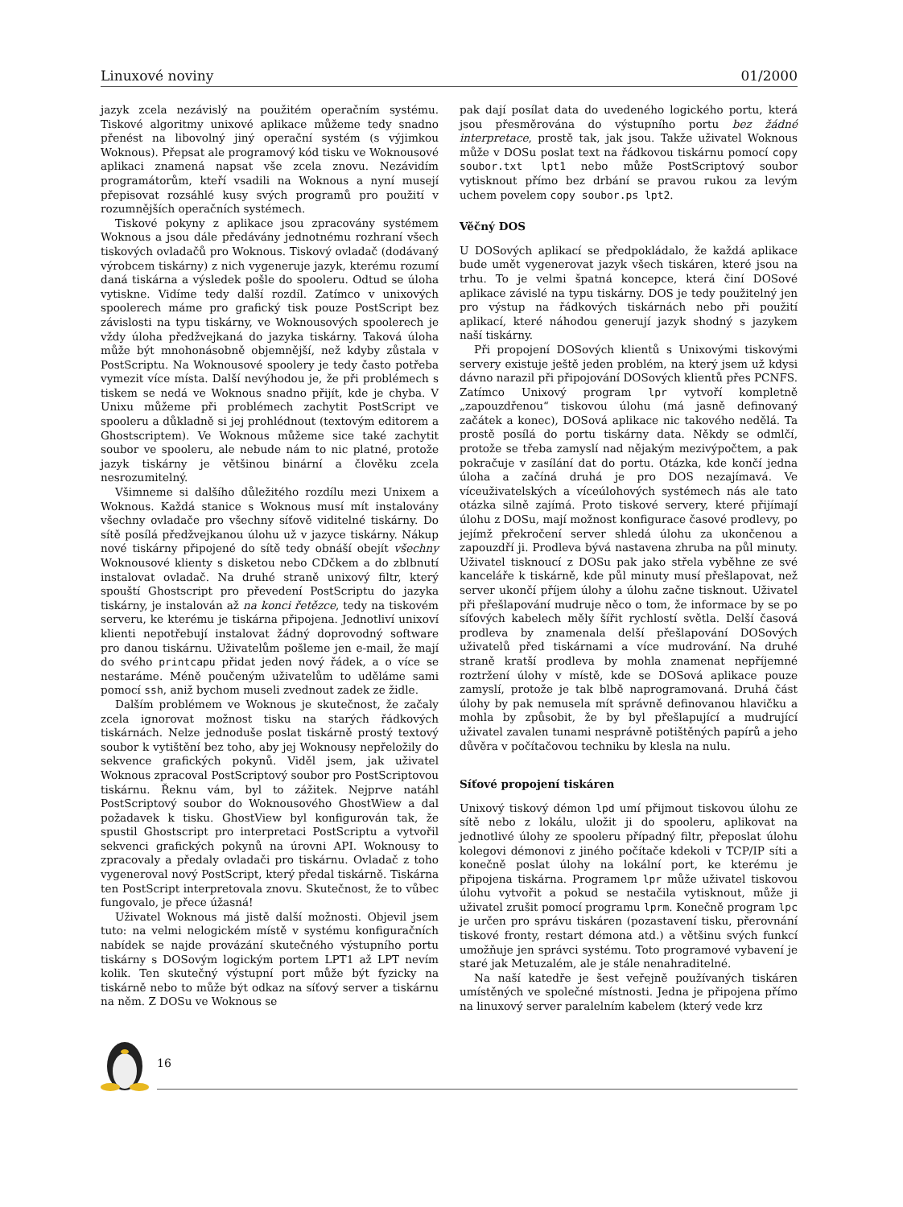Linuxové noviny 01/2000
jazyk zcela nezávislý na použitém operačním systému. Tiskové algoritmy unixové aplikace můžeme tedy snadno přenést na libovolný jiný operační systém (s výjimkou Woknous). Přepsat ale programový kód tisku ve Woknousové aplikaci znamená napsat vše zcela znovu. Nezávidím programátorům, kteří vsadili na Woknous a nyní musejí přepisovat rozsáhlé kusy svých programů pro použití v rozumnějších operačních systémech.
Tiskové pokyny z aplikace jsou zpracovány systémem Woknous a jsou dále předávány jednotnému rozhraní všech tiskových ovladačů pro Woknous. Tiskový ovladač (dodávaný výrobcem tiskárny) z nich vygeneruje jazyk, kterému rozumí daná tiskárna a výsledek pošle do spooleru. Odtud se úloha vytiskne. Vidíme tedy další rozdíl. Zatímco v unixových spoolerech máme pro grafický tisk pouze PostScript bez závislosti na typu tiskárny, ve Woknousových spoolerech je vždy úloha předžvejkaná do jazyka tiskárny. Taková úloha může být mnohonásobně objemnější, než kdyby zůstala v PostScriptu. Na Woknousové spoolery je tedy často potřeba vymezit více místa. Další nevýhodou je, že při problémech s tiskem se nedá ve Woknous snadno přijít, kde je chyba. V Unixu můžeme při problémech zachytit PostScript ve spooleru a důkladně si jej prohlédnout (textovým editorem a Ghostscriptem). Ve Woknous můžeme sice také zachytit soubor ve spooleru, ale nebude nám to nic platné, protože jazyk tiskárny je většinou binární a člověku zcela nesrozumitelný.
Všimneme si dalšího důležitého rozdílu mezi Unixem a Woknous. Každá stanice s Woknous musí mít instalovány všechny ovladače pro všechny síťově viditelné tiskárny. Do sítě posílá předžvejkanou úlohu už v jazyce tiskárny. Nákup nové tiskárny připojené do sítě tedy obnáší obejít všechny Woknousové klienty s disketou nebo CDčkem a do zblbnutí instalovat ovladač. Na druhé straně unixový filtr, který spouští Ghostscript pro převedení PostScriptu do jazyka tiskárny, je instalován až na konci řetězce, tedy na tiskovém serveru, ke kterému je tiskárna připojena. Jednotliví unixoví klienti nepotřebují instalovat žádný doprovodný software pro danou tiskárnu. Uživatelům pošleme jen e-mail, že mají do svého printcapu přidat jeden nový řádek, a o více se nestaráme. Méně poučeným uživatelům to uděláme sami pomocí ssh, aniž bychom museli zvednout zadek ze židle.
Dalším problémem ve Woknous je skutečnost, že začaly zcela ignorovat možnost tisku na starých řádkových tiskárnách. Nelze jednoduše poslat tiskárně prostý textový soubor k vytištění bez toho, aby jej Woknousy nepřeložily do sekvence grafických pokynů. Viděl jsem, jak uživatel Woknous zpracoval PostScriptový soubor pro PostScriptovou tiskárnu. Řeknu vám, byl to zážitek. Nejprve natáhl PostScriptový soubor do Woknousového GhostWiew a dal požadavek k tisku. GhostView byl konfigurován tak, že spustil Ghostscript pro interpretaci PostScriptu a vytvořil sekvenci grafických pokynů na úrovni API. Woknousy to zpracovaly a předaly ovladači pro tiskárnu. Ovladač z toho vygeneroval nový PostScript, který předal tiskárně. Tiskárna ten PostScript interpretovala znovu. Skutečnost, že to vůbec fungovalo, je přece úžasná!
Uživatel Woknous má jistě další možnosti. Objevil jsem tuto: na velmi nelogickém místě v systému konfiguračních nabídek se najde provázání skutečného výstupního portu tiskárny s DOSovým logickým portem LPT1 až LPT nevím kolik. Ten skutečný výstupní port může být fyzicky na tiskárně nebo to může být odkaz na síťový server a tiskárnu na něm. Z DOSu ve Woknous se
pak dají posílat data do uvedeného logického portu, která jsou přesměrována do výstupního portu bez žádné interpretace, prostě tak, jak jsou. Takže uživatel Woknous může v DOSu poslat text na řádkovou tiskárnu pomocí copy soubor.txt lpt1 nebo může PostScriptový soubor vytisknout přímo bez drbání se pravou rukou za levým uchem povelem copy soubor.ps lpt2.
Věčný DOS
U DOSových aplikací se předpokládalo, že každá aplikace bude umět vygenerovat jazyk všech tiskáren, které jsou na trhu. To je velmi špatná koncepce, která činí DOSové aplikace závislé na typu tiskárny. DOS je tedy použitelný jen pro výstup na řádkových tiskárnách nebo při použití aplikací, které náhodou generují jazyk shodný s jazykem naší tiskárny.
Při propojení DOSových klientů s Unixovými tiskovými servery existuje ještě jeden problém, na který jsem už kdysi dávno narazil při připojování DOSových klientů přes PCNFS. Zatímco Unixový program lpr vytvoří kompletně „zapouzdřenou“ tiskovou úlohu (má jasně definovaný začátek a konec), DOSová aplikace nic takového nedělá. Ta prostě posílá do portu tiskárny data. Někdy se odmlčí, protože se třeba zamyslí nad nějakým mezivýpočtem, a pak pokračuje v zasílání dat do portu. Otázka, kde končí jedna úloha a začíná druhá je pro DOS nezajímavá. Ve víceuživatelských a víceúlohových systémech nás ale tato otázka silně zajímá. Proto tiskové servery, které přijímají úlohu z DOSu, mají možnost konfigurace časové prodlevy, po jejímž překročení server shledá úlohu za ukončenou a zapouzdří ji. Prodleva bývá nastavena zhruba na půl minuty. Uživatel tisknoucí z DOSu pak jako střela vyběhne ze své kanceláře k tiskárně, kde půl minuty musí přešlapovat, než server ukončí příjem úlohy a úlohu začne tisknout. Uživatel při přešlapování mudruje něco o tom, že informace by se po síťových kabelech měly šířit rychlostí světla. Delší časová prodleva by znamenala delší přešlapování DOSových uživatelů před tiskárnami a více mudrování. Na druhé straně kratší prodleva by mohla znamenat nepříjemné roztržení úlohy v místě, kde se DOSová aplikace pouze zamyslí, protože je tak blbě naprogramovaná. Druhá část úlohy by pak nemusela mít správně definovanou hlavičku a mohla by způsobit, že by byl přešlapující a mudrující uživatel zavalen tunami nesprávně potištěných papírů a jeho důvěra v počítačovou techniku by klesla na nulu.
Síťové propojení tiskáren
Unixový tiskový démon lpd umí přijmout tiskovou úlohu ze sítě nebo z lokálu, uložit ji do spooleru, aplikovat na jednotlivé úlohy ze spooleru případný filtr, přeposlat úlohu kolegovi démonovi z jiného počítače kdekoli v TCP/IP síti a konečně poslat úlohy na lokální port, ke kterému je připojena tiskárna. Programem lpr může uživatel tiskovou úlohu vytvořit a pokud se nestačila vytisknout, může ji uživatel zrušit pomocí programu lprm. Konečně program lpc je určen pro správu tiskáren (pozastavení tisku, přerovnání tiskové fronty, restart démona atd.) a většinu svých funkcí umožňuje jen správci systému. Toto programové vybavení je staré jak Metuzalém, ale je stále nenahraditelné.
Na naší katedře je šest veřejně používaných tiskáren umístěných ve společné místnosti. Jedna je připojena přímo na linuxový server paralelním kabelem (který vede krz
16